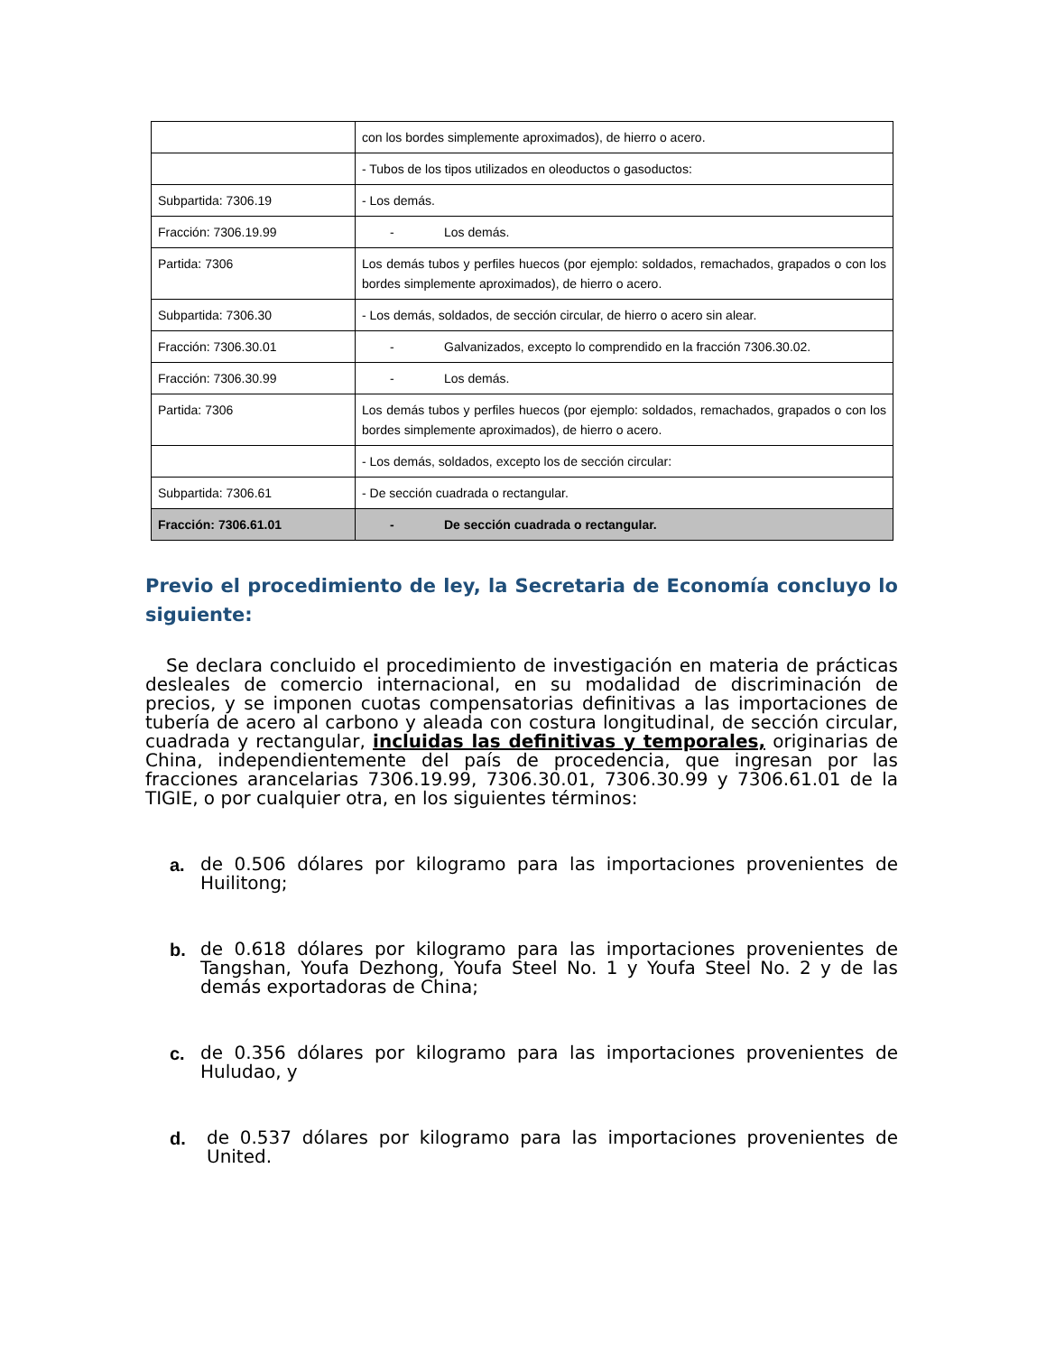| | con los bordes simplemente aproximados), de hierro o acero. |
| | - Tubos de los tipos utilizados en oleoductos o gasoductos: |
| Subpartida: 7306.19 | - Los demás. |
| Fracción: 7306.19.99 | - Los demás. |
| Partida: 7306 | Los demás tubos y perfiles huecos (por ejemplo: soldados, remachados, grapados o con los bordes simplemente aproximados), de hierro o acero. |
| Subpartida: 7306.30 | - Los demás, soldados, de sección circular, de hierro o acero sin alear. |
| Fracción: 7306.30.01 | - Galvanizados, excepto lo comprendido en la fracción 7306.30.02. |
| Fracción: 7306.30.99 | - Los demás. |
| Partida: 7306 | Los demás tubos y perfiles huecos (por ejemplo: soldados, remachados, grapados o con los bordes simplemente aproximados), de hierro o acero. |
| | - Los demás, soldados, excepto los de sección circular: |
| Subpartida: 7306.61 | - De sección cuadrada o rectangular. |
| Fracción: 7306.61.01 | - De sección cuadrada o rectangular. |
Previo el procedimiento de ley, la Secretaria de Economía concluyo lo siguiente:
Se declara concluido el procedimiento de investigación en materia de prácticas desleales de comercio internacional, en su modalidad de discriminación de precios, y se imponen cuotas compensatorias definitivas a las importaciones de tubería de acero al carbono y aleada con costura longitudinal, de sección circular, cuadrada y rectangular, incluidas las definitivas y temporales, originarias de China, independientemente del país de procedencia, que ingresan por las fracciones arancelarias 7306.19.99, 7306.30.01, 7306.30.99 y 7306.61.01 de la TIGIE, o por cualquier otra, en los siguientes términos:
a.
de 0.506 dólares por kilogramo para las importaciones provenientes de Huilitong;
b.
de 0.618 dólares por kilogramo para las importaciones provenientes de Tangshan, Youfa Dezhong, Youfa Steel No. 1 y Youfa Steel No. 2 y de las demás exportadoras de China;
c.
de 0.356 dólares por kilogramo para las importaciones provenientes de Huludao, y
d.
de 0.537 dólares por kilogramo para las importaciones provenientes de United.